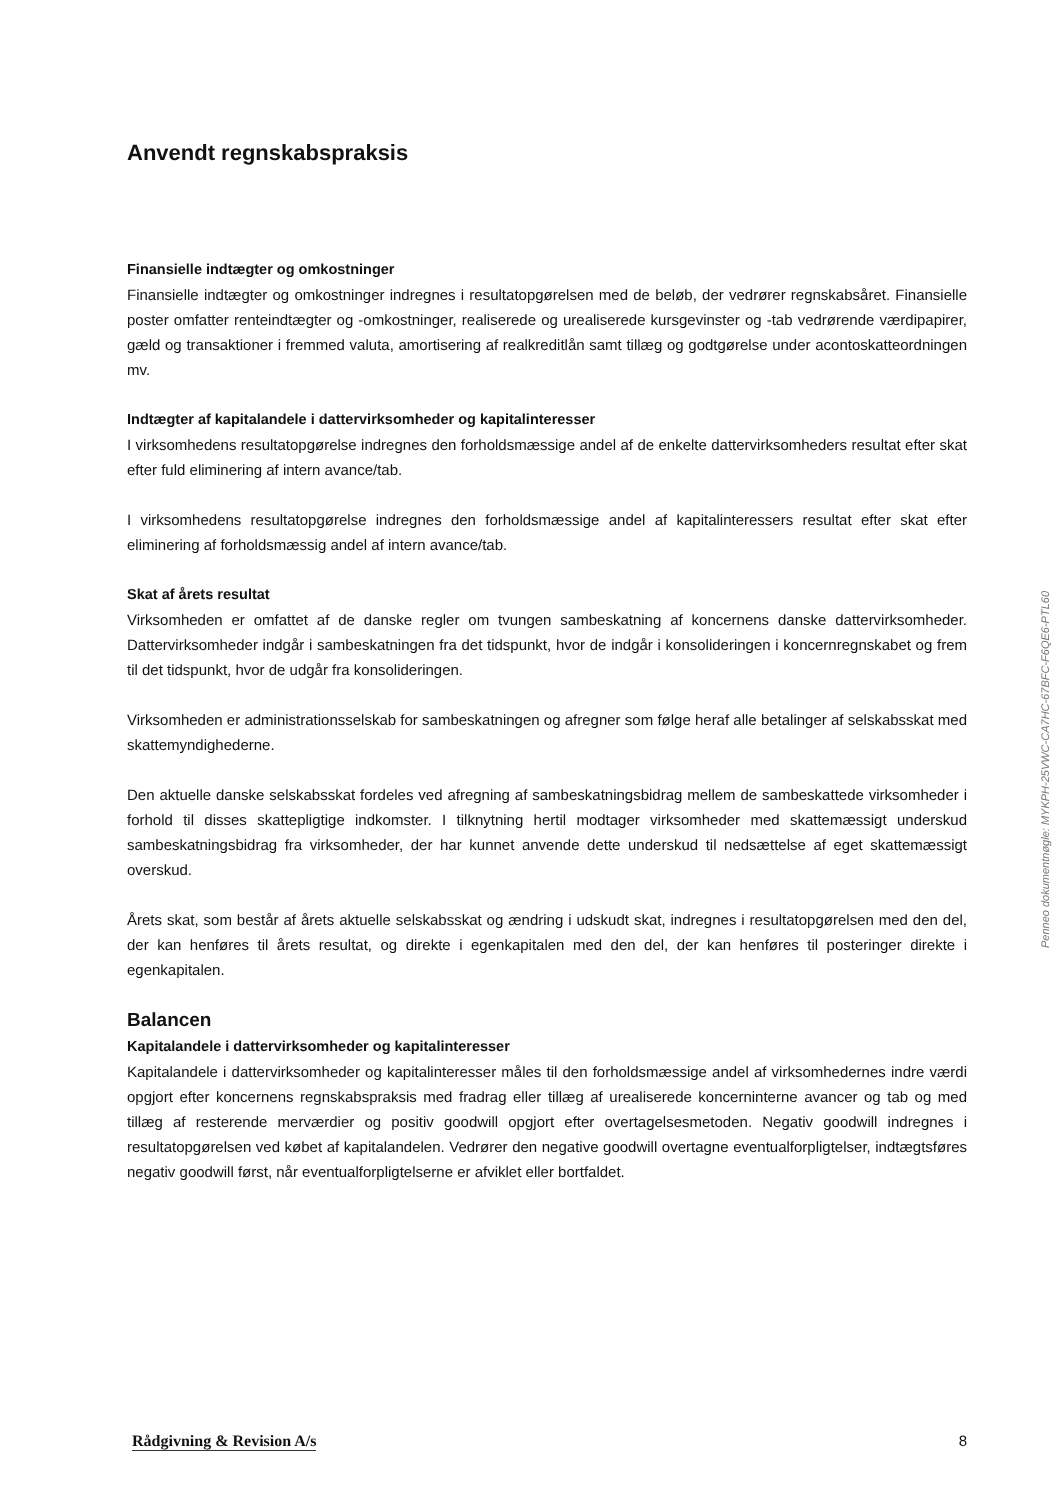Anvendt regnskabspraksis
Finansielle indtægter og omkostninger
Finansielle indtægter og omkostninger indregnes i resultatopgørelsen med de beløb, der vedrører regnskabsåret. Finansielle poster omfatter renteindtægter og -omkostninger, realiserede og urealiserede kursgevinster og -tab vedrørende værdipapirer, gæld og transaktioner i fremmed valuta, amortisering af realkreditlån samt tillæg og godtgørelse under acontoskatteordningen mv.
Indtægter af kapitalandele i dattervirksomheder og kapitalinteresser
I virksomhedens resultatopgørelse indregnes den forholdsmæssige andel af de enkelte dattervirksomheders resultat efter skat efter fuld eliminering af intern avance/tab.
I virksomhedens resultatopgørelse indregnes den forholdsmæssige andel af kapitalinteressers resultat efter skat efter eliminering af forholdsmæssig andel af intern avance/tab.
Skat af årets resultat
Virksomheden er omfattet af de danske regler om tvungen sambeskatning af koncernens danske dattervirksomheder. Dattervirksomheder indgår i sambeskatningen fra det tidspunkt, hvor de indgår i konsolideringen i koncernregnskabet og frem til det tidspunkt, hvor de udgår fra konsolideringen.
Virksomheden er administrationsselskab for sambeskatningen og afregner som følge heraf alle betalinger af selskabsskat med skattemyndighederne.
Den aktuelle danske selskabsskat fordeles ved afregning af sambeskatningsbidrag mellem de sambeskattede virksomheder i forhold til disses skattepligtige indkomster. I tilknytning hertil modtager virksomheder med skattemæssigt underskud sambeskatningsbidrag fra virksomheder, der har kunnet anvende dette underskud til nedsættelse af eget skattemæssigt overskud.
Årets skat, som består af årets aktuelle selskabsskat og ændring i udskudt skat, indregnes i resultatopgørelsen med den del, der kan henføres til årets resultat, og direkte i egenkapitalen med den del, der kan henføres til posteringer direkte i egenkapitalen.
Balancen
Kapitalandele i dattervirksomheder og kapitalinteresser
Kapitalandele i dattervirksomheder og kapitalinteresser måles til den forholdsmæssige andel af virksomhedernes indre værdi opgjort efter koncernens regnskabspraksis med fradrag eller tillæg af urealiserede koncerninterne avancer og tab og med tillæg af resterende merværdier og positiv goodwill opgjort efter overtagelsesmetoden. Negativ goodwill indregnes i resultatopgørelsen ved købet af kapitalandelen. Vedrører den negative goodwill overtagne eventualforpligtelser, indtægtsføres negativ goodwill først, når eventualforpligtelserne er afviklet eller bortfaldet.
Penneo dokumentnøgle: MYKPH-25VWC-CA7HC-67BFC-F6QE6-PTL60
Rådgivning & Revision A/s 8